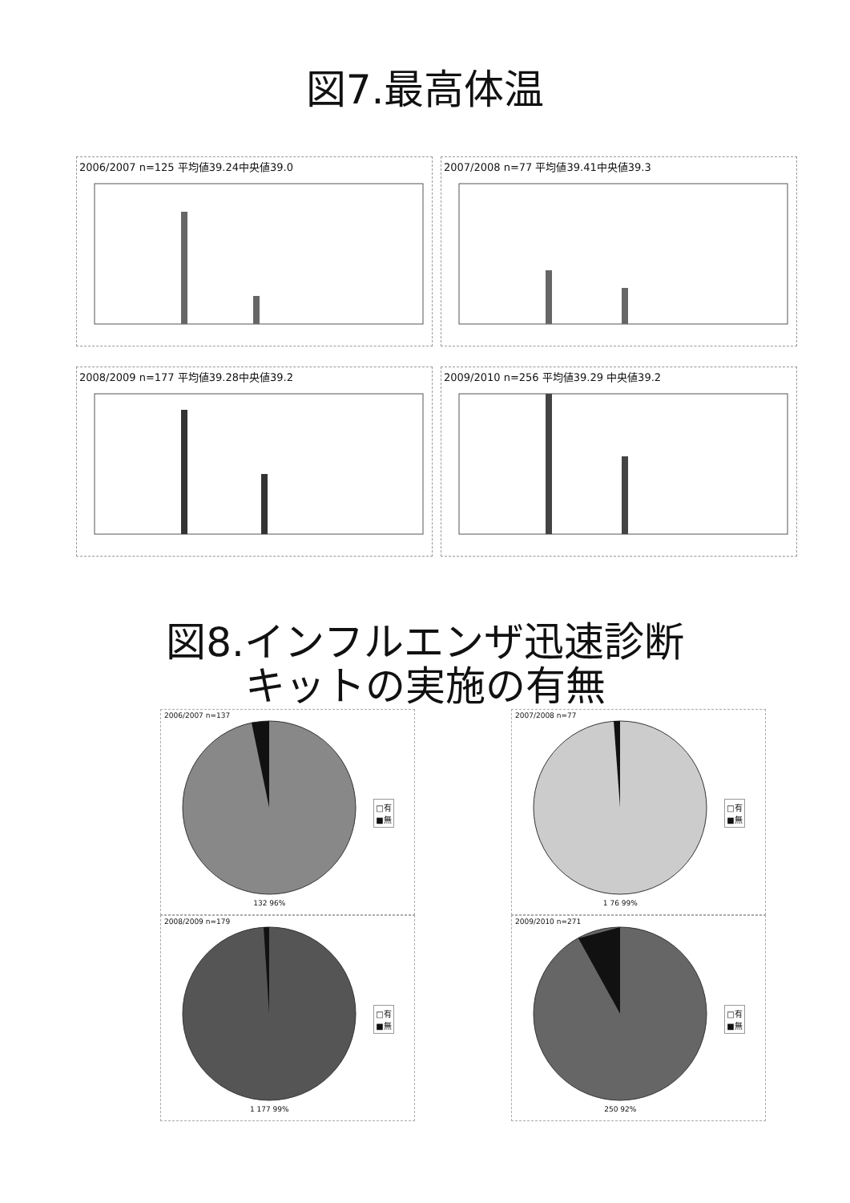図7.最高体温
2006/2007 n=125 平均値39.24中央値39.0
2007/2008 n=77 平均値39.41中央値39.3
2008/2009 n=177 平均値39.28中央値39.2
2009/2010 n=256 平均値39.29 中央値39.2
図8.インフルエンザ迅速診断
キットの実施の有無
2006/2007 n=137
132 96%
□有
■無
2007/2008 n=77
1 76 99%
□有
■無
2008/2009 n=179
1 177 99%
□有
■無
2009/2010 n=271
250 92%
□有
■無